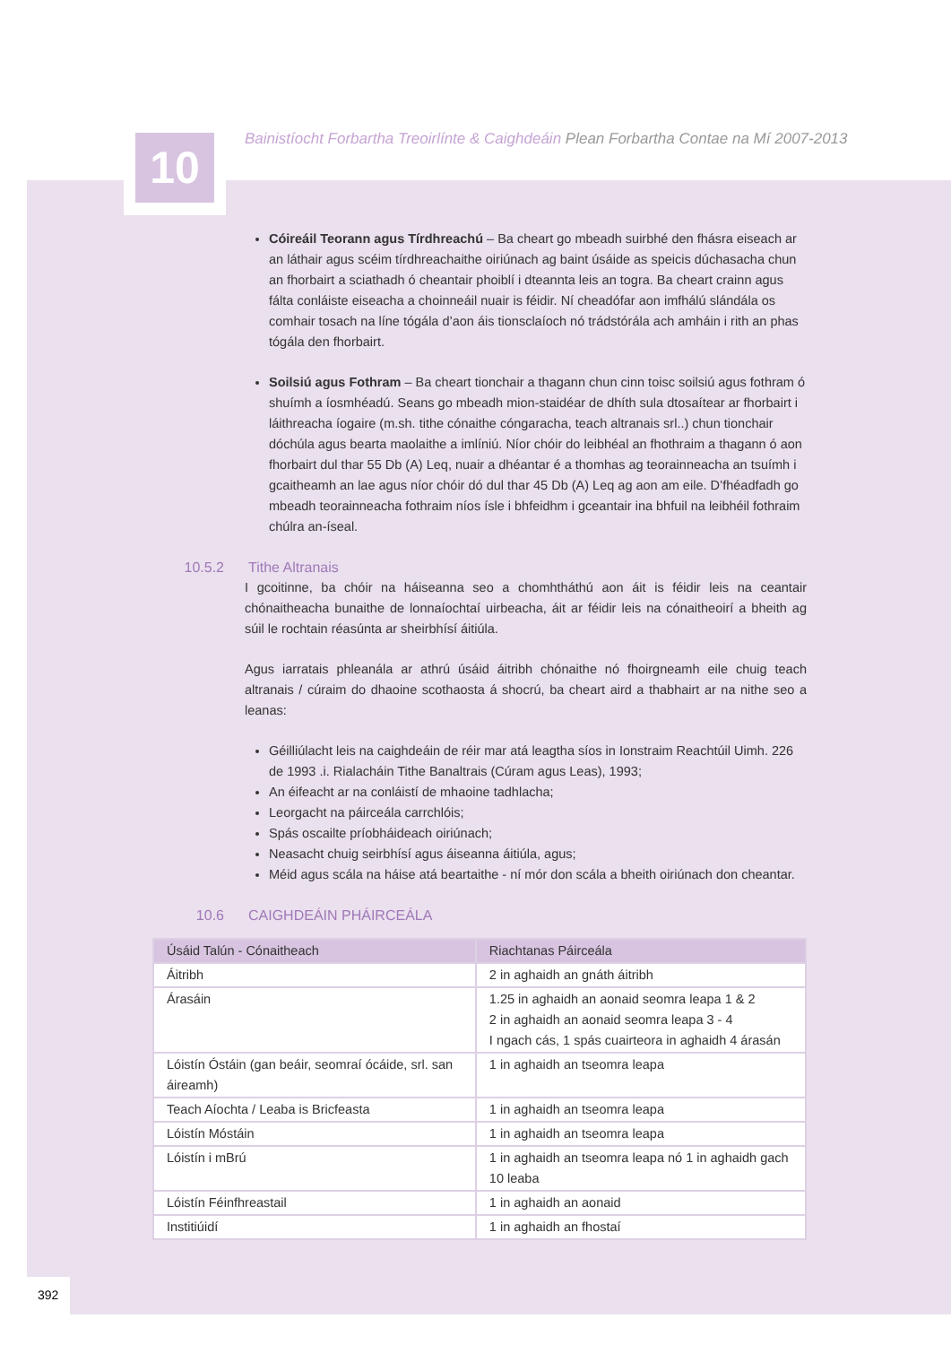10
Bainistíocht Forbartha Treoirlínte & Caighdeáin Plean Forbartha Contae na Mí 2007-2013
Cóireáil Teorann agus Tírdhreachú – Ba cheart go mbeadh suirbhé den fhásra eiseach ar an láthair agus scéim tírdhreachaithe oiriúnach ag baint úsáide as speicis dúchasacha chun an fhorbairt a sciathadh ó cheantair phoiblí i dteannta leis an togra. Ba cheart crainn agus fálta conláiste eiseacha a choinneáil nuair is féidir. Ní cheadófar aon imfhálú slándála os comhair tosach na líne tógála d’aon áis tionsclaíoch nó trádstórála ach amháin i rith an phas tógála den fhorbairt.
Soilsiú agus Fothram – Ba cheart tionchair a thagann chun cinn toisc soilsiú agus fothram ó shuímh a íosmhéadú. Seans go mbeadh mion-staidéar de dhíth sula dtosaítear ar fhorbairt i láithreacha íogaire (m.sh. tithe cónaithe cóngaracha, teach altranais srl..) chun tionchair dóchúla agus bearta maolaithe a imlíniú. Níor chóir do leibhéal an fhothraim a thagann ó aon fhorbairt dul thar 55 Db (A) Leq, nuair a dhéantar é a thomhas ag teorainneacha an tsuímh i gcaitheamh an lae agus níor chóir dó dul thar 45 Db (A) Leq ag aon am eile. D’fhéadfadh go mbeadh teorainneacha fothraim níos ísle i bhfeidhm i gceantair ina bhfuil na leibhéil fothraim chúlra an-íseal.
10.5.2 Tithe Altranais
I gcoitinne, ba chóir na háiseanna seo a chomhtháthú aon áit is féidir leis na ceantair chónaitheacha bunaithe de lonnaíochtaí uirbeacha, áit ar féidir leis na cónaitheoirí a bheith ag súil le rochtain réasúnta ar sheirbhísí áitiúla.
Agus iarratais phleanála ar athrú úsáid áitribh chónaithe nó fhoirgneamh eile chuig teach altranais / cúraim do dhaoine scothaosta á shocrú, ba cheart aird a thabhairt ar na nithe seo a leanas:
Géilliúlacht leis na caighdeáin de réir mar atá leagtha síos in Ionstraim Reachtúil Uimh. 226 de 1993 .i. Rialacháin Tithe Banaltrais (Cúram agus Leas), 1993;
An éifeacht ar na conláistí de mhaoine tadhlacha;
Leorgacht na páirceála carrchlóis;
Spás oscailte príobháideach oiriúnach;
Neasacht chuig seirbhísí agus áiseanna áitiúla, agus;
Méid agus scála na háise atá beartaithe - ní mór don scála a bheith oiriúnach don cheantar.
10.6 CAIGHDEÁIN PHÁIRCEÁLA
| Úsáid Talún - Cónaitheach | Riachtanas Páirceála |
| --- | --- |
| Áitribh | 2 in aghaidh an gnáth áitribh |
| Árasáin | 1.25 in aghaidh an aonaid seomra leapa 1 & 2 2 in aghaidh an aonaid seomra leapa 3 - 4 I ngach cás, 1 spás cuairteora in aghaidh 4 árasán |
| Lóistín Óstáin (gan beáir, seomraí ócáide, srl. san áireamh) | 1 in aghaidh an tseomra leapa |
| Teach Aíochta / Leaba is Bricfeasta | 1 in aghaidh an tseomra leapa |
| Lóistín Móstáin | 1 in aghaidh an tseomra leapa |
| Lóistín i mBrú | 1 in aghaidh an tseomra leapa nó 1 in aghaidh gach 10 leaba |
| Lóistín Féinfhreastail | 1 in aghaidh an aonaid |
| Institiúidí | 1 in aghaidh an fhostaí |
392